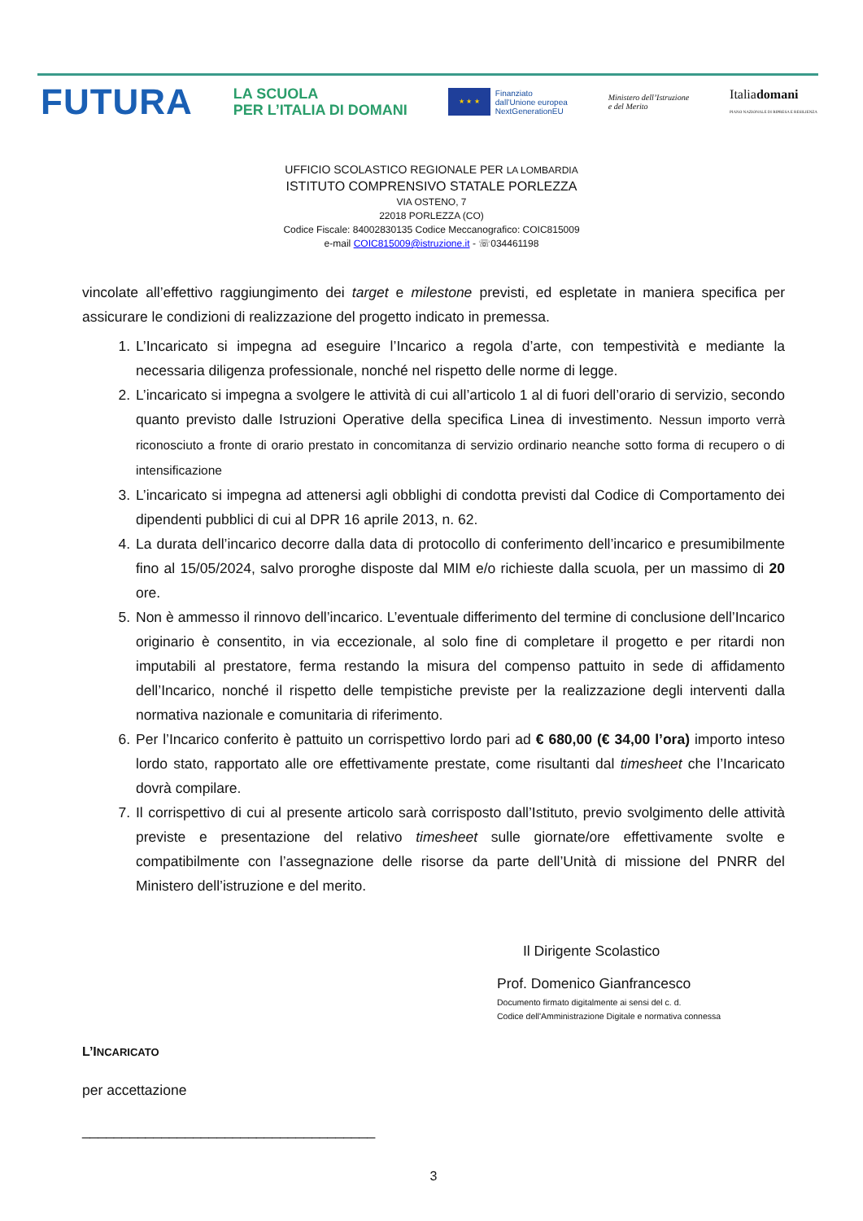FUTURA
LA SCUOLA
PER L’ITALIA DI DOMANI
★ ★ ★
Finanziato
dall’Unione europea
NextGenerationEU
Ministero dell’Istruzione
e del Merito
Italiadomani
PIANO NAZIONALE DI RIPRESA E RESILIENZA
UFFICIO SCOLASTICO REGIONALE PER LA LOMBARDIA
ISTITUTO COMPRENSIVO STATALE PORLEZZA
VIA OSTENO, 7
22018 PORLEZZA (CO)
Codice Fiscale: 84002830135 Codice Meccanografico: COIC815009
e-mail COIC815009@istruzione.it - ☏034461198
vincolate all’effettivo raggiungimento dei target e milestone previsti, ed espletate in maniera specifica per assicurare le condizioni di realizzazione del progetto indicato in premessa.
1. L’Incaricato si impegna ad eseguire l’Incarico a regola d’arte, con tempestività e mediante la necessaria diligenza professionale, nonché nel rispetto delle norme di legge.
2. L’incaricato si impegna a svolgere le attività di cui all’articolo 1 al di fuori dell’orario di servizio, secondo quanto previsto dalle Istruzioni Operative della specifica Linea di investimento. Nessun importo verrà riconosciuto a fronte di orario prestato in concomitanza di servizio ordinario neanche sotto forma di recupero o di intensificazione
3. L’incaricato si impegna ad attenersi agli obblighi di condotta previsti dal Codice di Comportamento dei dipendenti pubblici di cui al DPR 16 aprile 2013, n. 62.
4. La durata dell’incarico decorre dalla data di protocollo di conferimento dell’incarico e presumibilmente fino al 15/05/2024, salvo proroghe disposte dal MIM e/o richieste dalla scuola, per un massimo di 20 ore.
5. Non è ammesso il rinnovo dell’incarico. L’eventuale differimento del termine di conclusione dell’Incarico originario è consentito, in via eccezionale, al solo fine di completare il progetto e per ritardi non imputabili al prestatore, ferma restando la misura del compenso pattuito in sede di affidamento dell’Incarico, nonché il rispetto delle tempistiche previste per la realizzazione degli interventi dalla normativa nazionale e comunitaria di riferimento.
6. Per l’Incarico conferito è pattuito un corrispettivo lordo pari ad € 680,00 (€ 34,00 l’ora) importo inteso lordo stato, rapportato alle ore effettivamente prestate, come risultanti dal timesheet che l’Incaricato dovrà compilare.
7. Il corrispettivo di cui al presente articolo sarà corrisposto dall’Istituto, previo svolgimento delle attività previste e presentazione del relativo timesheet sulle giornate/ore effettivamente svolte e compatibilmente con l’assegnazione delle risorse da parte dell’Unità di missione del PNRR del Ministero dell’istruzione e del merito.
Il Dirigente Scolastico
Prof. Domenico Gianfrancesco
Documento firmato digitalmente ai sensi del c. d.
Codice dell'Amministrazione Digitale e normativa connessa
L’INCARICATO
per accettazione
_____________________________________
3